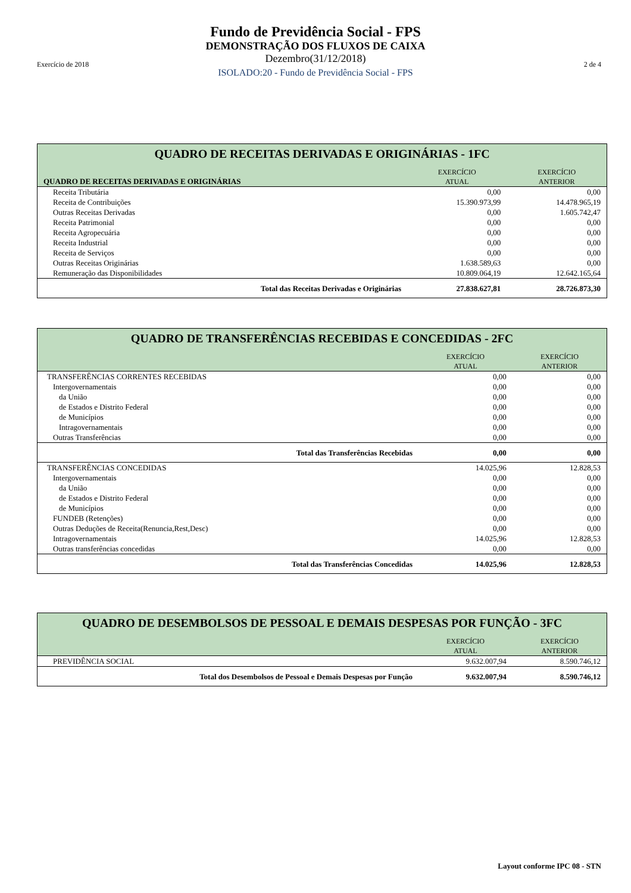Fundo de Previdência Social - FPS
DEMONSTRAÇÃO DOS FLUXOS DE CAIXA
Dezembro(31/12/2018)
ISOLADO:20 - Fundo de Previdência Social - FPS
Exercício de 2018 2 de 4
| QUADRO DE RECEITAS DERIVADAS E ORIGINÁRIAS - 1FC | | |
| --- | --- | --- |
| QUADRO DE RECEITAS DERIVADAS E ORIGINÁRIAS | EXERCÍCIO ATUAL | EXERCÍCIO ANTERIOR |
| Receita Tributária | 0,00 | 0,00 |
| Receita de Contribuições | 15.390.973,99 | 14.478.965,19 |
| Outras Receitas Derivadas | 0,00 | 1.605.742,47 |
| Receita Patrimonial | 0,00 | 0,00 |
| Receita Agropecuária | 0,00 | 0,00 |
| Receita Industrial | 0,00 | 0,00 |
| Receita de Serviços | 0,00 | 0,00 |
| Outras Receitas Originárias | 1.638.589,63 | 0,00 |
| Remuneração das Disponibilidades | 10.809.064,19 | 12.642.165,64 |
| Total das Receitas Derivadas e Originárias | 27.838.627,81 | 28.726.873,30 |
| QUADRO DE TRANSFERÊNCIAS RECEBIDAS E CONCEDIDAS - 2FC | | |
| --- | --- | --- |
| | EXERCÍCIO ATUAL | EXERCÍCIO ANTERIOR |
| TRANSFERÊNCIAS CORRENTES RECEBIDAS | 0,00 | 0,00 |
| Intergovernamentais | 0,00 | 0,00 |
| da União | 0,00 | 0,00 |
| de Estados e Distrito Federal | 0,00 | 0,00 |
| de Municípios | 0,00 | 0,00 |
| Intragovernamentais | 0,00 | 0,00 |
| Outras Transferências | 0,00 | 0,00 |
| Total das Transferências Recebidas | 0,00 | 0,00 |
| TRANSFERÊNCIAS CONCEDIDAS | 14.025,96 | 12.828,53 |
| Intergovernamentais | 0,00 | 0,00 |
| da União | 0,00 | 0,00 |
| de Estados e Distrito Federal | 0,00 | 0,00 |
| de Municípios | 0,00 | 0,00 |
| FUNDEB (Retenções) | 0,00 | 0,00 |
| Outras Deduções de Receita(Renuncia,Rest,Desc) | 0,00 | 0,00 |
| Intragovernamentais | 14.025,96 | 12.828,53 |
| Outras transferências concedidas | 0,00 | 0,00 |
| Total das Transferências Concedidas | 14.025,96 | 12.828,53 |
| QUADRO DE DESEMBOLSOS DE PESSOAL E DEMAIS DESPESAS POR FUNÇÃO - 3FC | | |
| --- | --- | --- |
| | EXERCÍCIO ATUAL | EXERCÍCIO ANTERIOR |
| PREVIDÊNCIA SOCIAL | 9.632.007,94 | 8.590.746,12 |
| Total dos Desembolsos de Pessoal e Demais Despesas por Função | 9.632.007,94 | 8.590.746,12 |
Layout conforme IPC 08 - STN